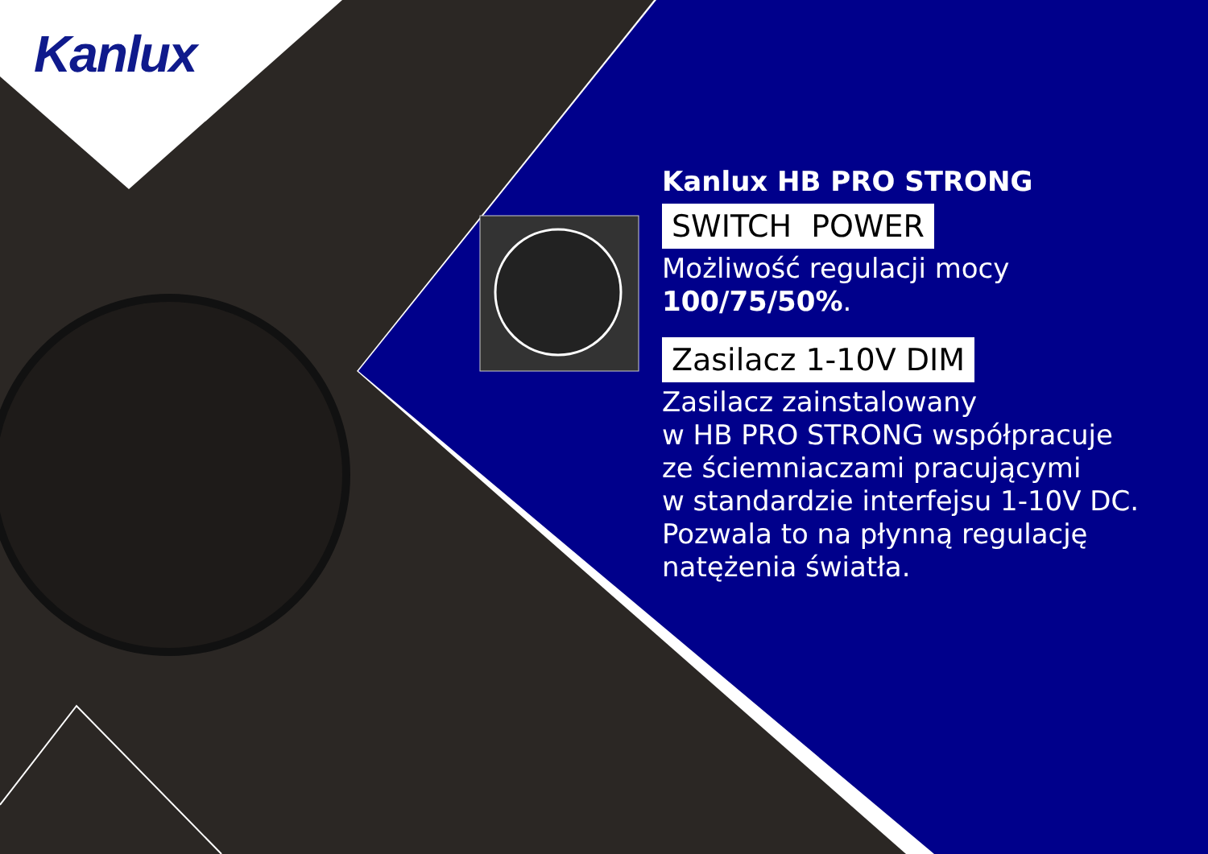Kanlux
Kanlux HB PRO STRONG
SWITCH POWER
Możliwość regulacji mocy
100/75/50%.
Zasilacz 1-10V DIM
Zasilacz zainstalowany
w HB PRO STRONG współpracuje
ze ściemniaczami pracującymi
w standardzie interfejsu 1-10V DC.
Pozwala to na płynną regulację
natężenia światła.